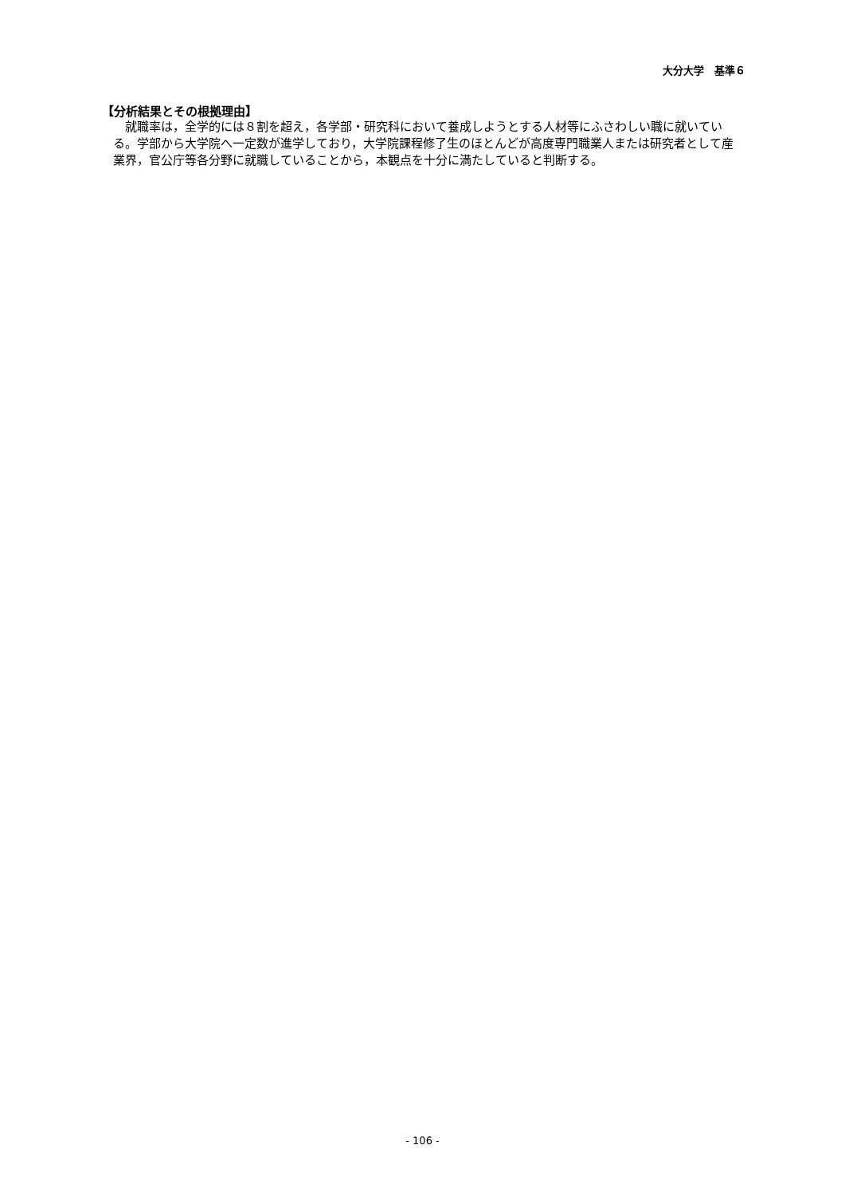大分大学　基準６
【分析結果とその根拠理由】
　就職率は，全学的には８割を超え，各学部・研究科において養成しようとする人材等にふさわしい職に就いている。学部から大学院へ一定数が進学しており，大学院課程修了生のほとんどが高度専門職業人または研究者として産業界，官公庁等各分野に就職していることから，本観点を十分に満たしていると判断する。
- 106 -